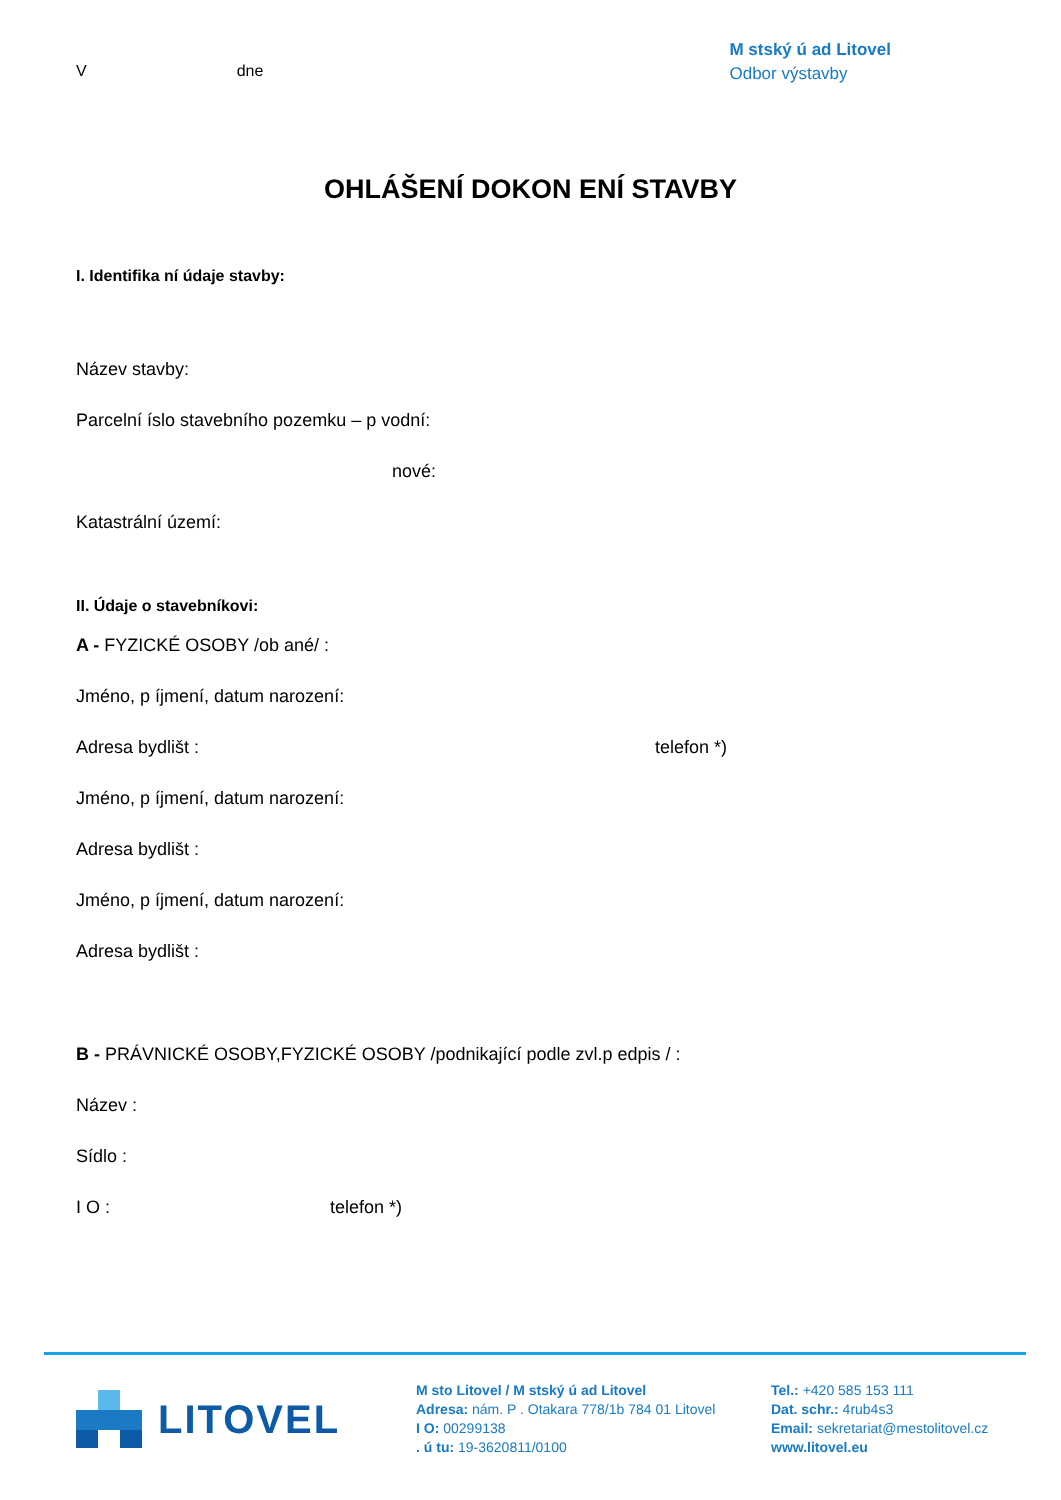V dne
M stský ú ad Litovel
Odbor výstavby
OHLÁŠENÍ DOKON ENÍ STAVBY
I. Identifika ní údaje stavby:
Název stavby:
Parcelní íslo stavebního pozemku – p vodní:
nové:
Katastrální území:
II. Údaje o stavebníkovi:
A - FYZICKÉ OSOBY /ob ané/ :
Jméno, p íjmení, datum narození:
Adresa bydlišt : telefon *)
Jméno, p íjmení, datum narození:
Adresa bydlišt :
Jméno, p íjmení, datum narození:
Adresa bydlišt :
B - PRÁVNICKÉ OSOBY,FYZICKÉ OSOBY /podnikající podle zvl.p edpis / :
Název :
Sídlo :
I O : telefon *)
LITOVEL
M sto Litovel / M stský ú ad Litovel
Adresa: nám. P . Otakara 778/1b 784 01 Litovel
I O: 00299138
. ú tu: 19-3620811/0100
Tel.: +420 585 153 111
Dat. schr.: 4rub4s3
Email: sekretariat@mestolitovel.cz
www.litovel.eu